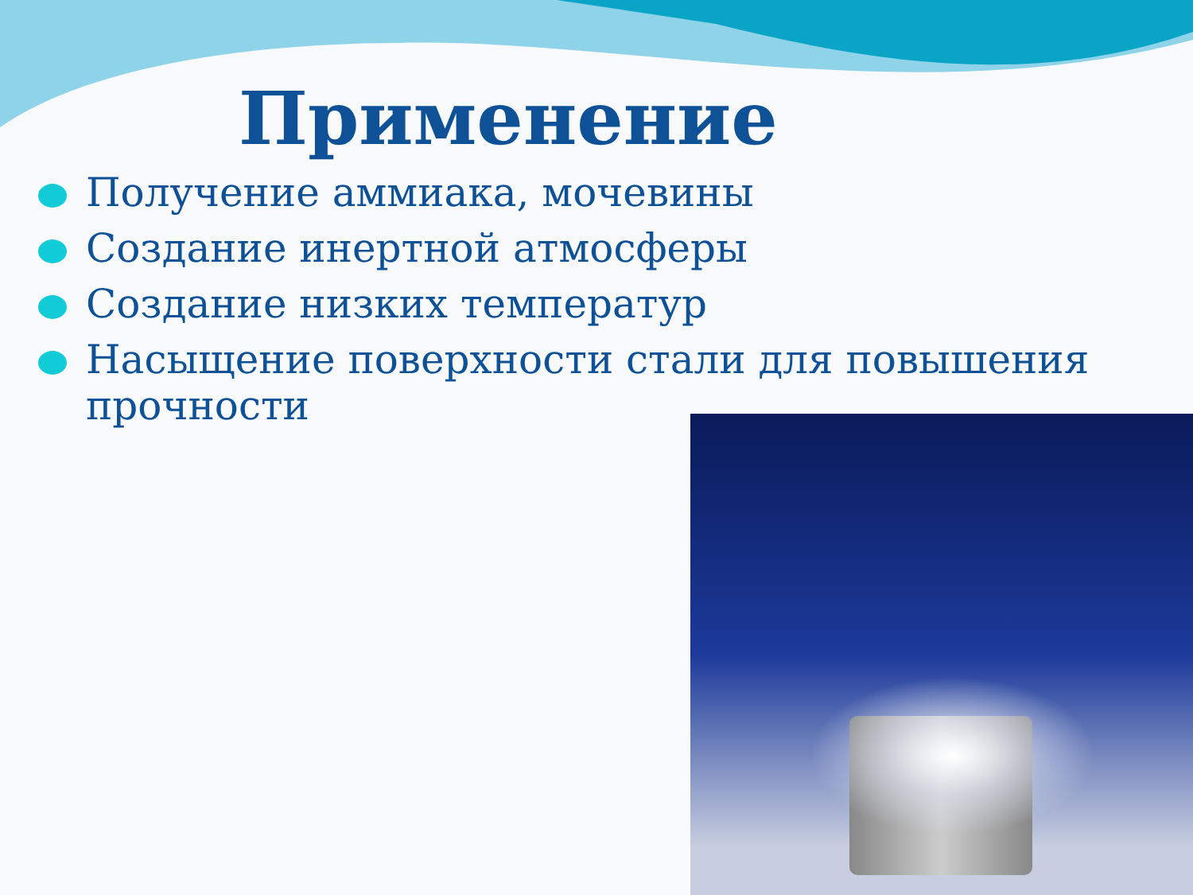Применение
Получение аммиака, мочевины
Создание инертной атмосферы
Создание низких температур
Насыщение поверхности стали для повышения прочности